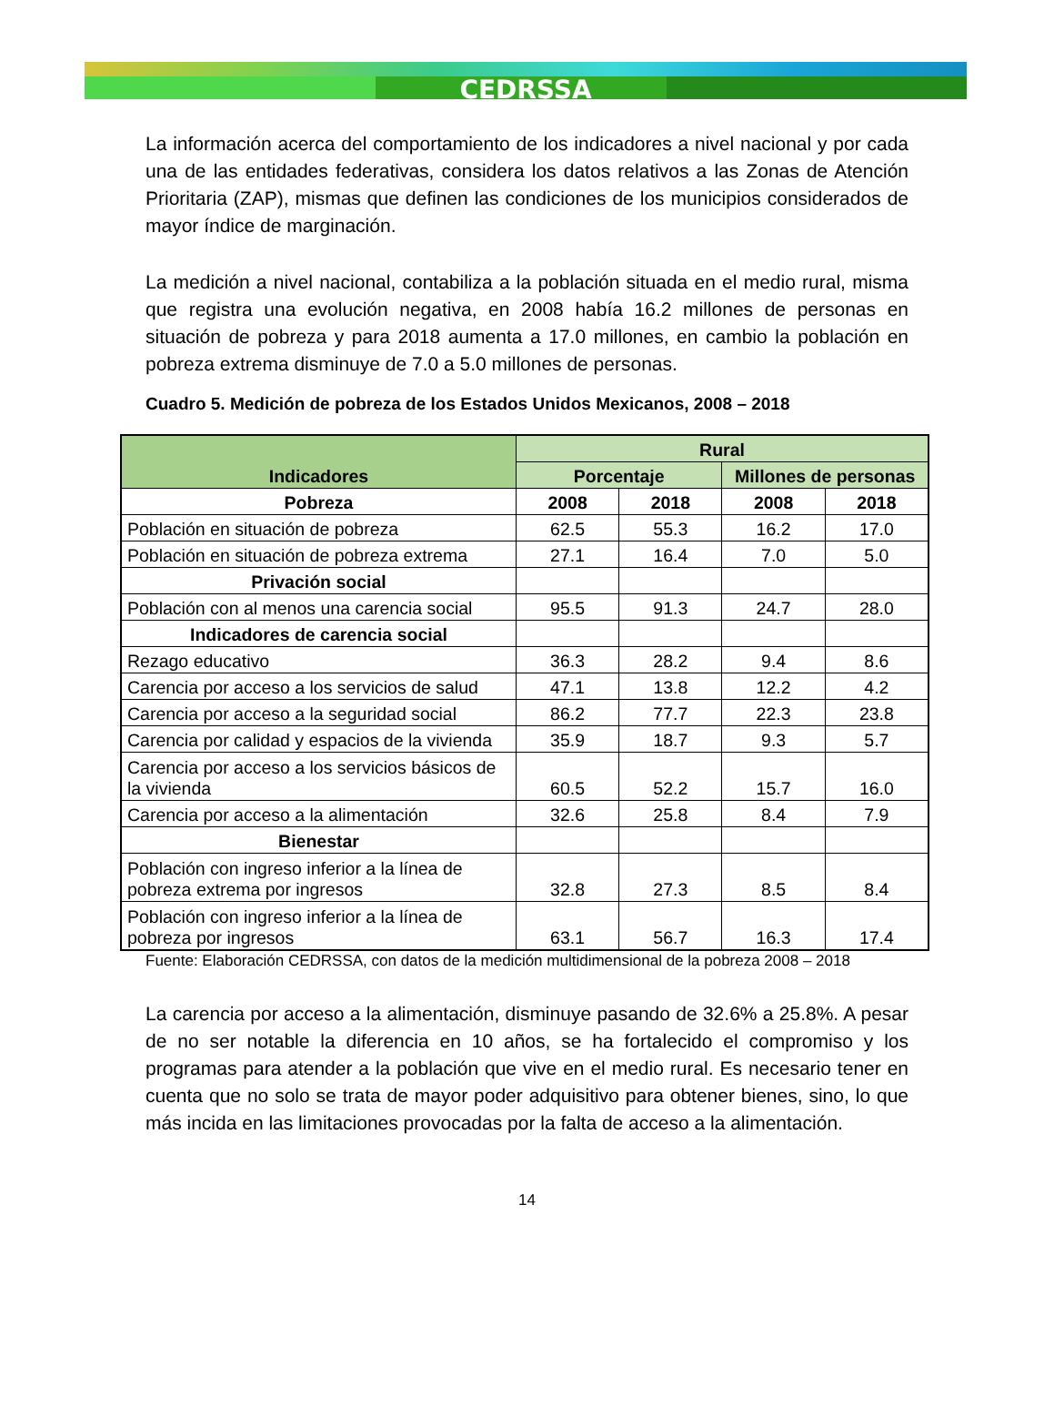CEDRSSA
La información acerca del comportamiento de los indicadores a nivel nacional y por cada una de las entidades federativas, considera los datos relativos a las Zonas de Atención Prioritaria (ZAP), mismas que definen las condiciones de los municipios considerados de mayor índice de marginación.
La medición a nivel nacional, contabiliza a la población situada en el medio rural, misma que registra una evolución negativa, en 2008 había 16.2 millones de personas en situación de pobreza y para 2018 aumenta a 17.0 millones, en cambio la población en pobreza extrema disminuye de 7.0 a 5.0 millones de personas.
Cuadro 5. Medición de pobreza de los Estados Unidos Mexicanos, 2008 – 2018
| Indicadores | Rural | | | |
| --- | --- | --- | --- | --- |
| | Porcentaje | | Millones de personas | |
| Pobreza | 2008 | 2018 | 2008 | 2018 |
| Población en situación de pobreza | 62.5 | 55.3 | 16.2 | 17.0 |
| Población en situación de pobreza extrema | 27.1 | 16.4 | 7.0 | 5.0 |
| Privación social | | | | |
| Población con al menos una carencia social | 95.5 | 91.3 | 24.7 | 28.0 |
| Indicadores de carencia social | | | | |
| Rezago educativo | 36.3 | 28.2 | 9.4 | 8.6 |
| Carencia por acceso a los servicios de salud | 47.1 | 13.8 | 12.2 | 4.2 |
| Carencia por acceso a la seguridad social | 86.2 | 77.7 | 22.3 | 23.8 |
| Carencia por calidad y espacios de la vivienda | 35.9 | 18.7 | 9.3 | 5.7 |
| Carencia por acceso a los servicios básicos de la vivienda | 60.5 | 52.2 | 15.7 | 16.0 |
| Carencia por acceso a la alimentación | 32.6 | 25.8 | 8.4 | 7.9 |
| Bienestar | | | | |
| Población con ingreso inferior a la línea de pobreza extrema por ingresos | 32.8 | 27.3 | 8.5 | 8.4 |
| Población con ingreso inferior a la línea de pobreza por ingresos | 63.1 | 56.7 | 16.3 | 17.4 |
Fuente: Elaboración CEDRSSA, con datos de la medición multidimensional de la pobreza 2008 – 2018
La carencia por acceso a la alimentación, disminuye pasando de 32.6% a 25.8%. A pesar de no ser notable la diferencia en 10 años, se ha fortalecido el compromiso y los programas para atender a la población que vive en el medio rural. Es necesario tener en cuenta que no solo se trata de mayor poder adquisitivo para obtener bienes, sino, lo que más incida en las limitaciones provocadas por la falta de acceso a la alimentación.
14